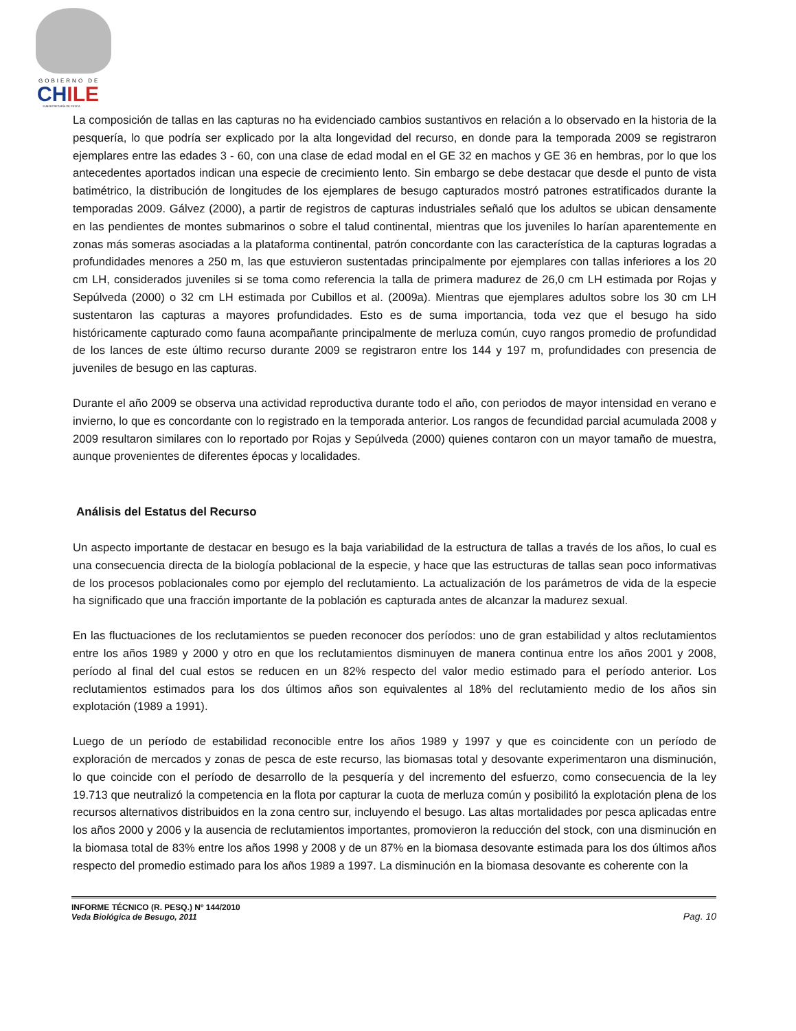GOBIERNO DE
CH ILE
SUBSECRETARÍA DE PESCA
La composición de tallas en las capturas no ha evidenciado cambios sustantivos en relación a lo observado en la historia de la pesquería, lo que podría ser explicado por la alta longevidad del recurso, en donde para la temporada 2009 se registraron ejemplares entre las edades 3 - 60, con una clase de edad modal en el GE 32 en machos y GE 36 en hembras, por lo que los antecedentes aportados indican una especie de crecimiento lento. Sin embargo se debe destacar que desde el punto de vista batimétrico, la distribución de longitudes de los ejemplares de besugo capturados mostró patrones estratificados durante la temporadas 2009. Gálvez (2000), a partir de registros de capturas industriales señaló que los adultos se ubican densamente en las pendientes de montes submarinos o sobre el talud continental, mientras que los juveniles lo harían aparentemente en zonas más someras asociadas a la plataforma continental, patrón concordante con las característica de la capturas logradas a profundidades menores a 250 m, las que estuvieron sustentadas principalmente por ejemplares con tallas inferiores a los 20 cm LH, considerados juveniles si se toma como referencia la talla de primera madurez de 26,0 cm LH estimada por Rojas y Sepúlveda (2000) o 32 cm LH estimada por Cubillos et al. (2009a). Mientras que ejemplares adultos sobre los 30 cm LH sustentaron las capturas a mayores profundidades. Esto es de suma importancia, toda vez que el besugo ha sido históricamente capturado como fauna acompañante principalmente de merluza común, cuyo rangos promedio de profundidad de los lances de este último recurso durante 2009 se registraron entre los 144 y 197 m, profundidades con presencia de juveniles de besugo en las capturas.
Durante el año 2009 se observa una actividad reproductiva durante todo el año, con periodos de mayor intensidad en verano e invierno, lo que es concordante con lo registrado en la temporada anterior. Los rangos de fecundidad parcial acumulada 2008 y 2009 resultaron similares con lo reportado por Rojas y Sepúlveda (2000) quienes contaron con un mayor tamaño de muestra, aunque provenientes de diferentes épocas y localidades.
Análisis del Estatus del Recurso
Un aspecto importante de destacar en besugo es la baja variabilidad de la estructura de tallas a través de los años, lo cual es una consecuencia directa de la biología poblacional de la especie, y hace que las estructuras de tallas sean poco informativas de los procesos poblacionales como por ejemplo del reclutamiento. La actualización de los parámetros de vida de la especie ha significado que una fracción importante de la población es capturada antes de alcanzar la madurez sexual.
En las fluctuaciones de los reclutamientos se pueden reconocer dos períodos: uno de gran estabilidad y altos reclutamientos entre los años 1989 y 2000 y otro en que los reclutamientos disminuyen de manera continua entre los años 2001 y 2008, período al final del cual estos se reducen en un 82% respecto del valor medio estimado para el período anterior. Los reclutamientos estimados para los dos últimos años son equivalentes al 18% del reclutamiento medio de los años sin explotación (1989 a 1991).
Luego de un período de estabilidad reconocible entre los años 1989 y 1997 y que es coincidente con un período de exploración de mercados y zonas de pesca de este recurso, las biomasas total y desovante experimentaron una disminución, lo que coincide con el período de desarrollo de la pesquería y del incremento del esfuerzo, como consecuencia de la ley 19.713 que neutralizó la competencia en la flota por capturar la cuota de merluza común y posibilitó la explotación plena de los recursos alternativos distribuidos en la zona centro sur, incluyendo el besugo. Las altas mortalidades por pesca aplicadas entre los años 2000 y 2006 y la ausencia de reclutamientos importantes, promovieron la reducción del stock, con una disminución en la biomasa total de 83% entre los años 1998 y 2008 y de un 87% en la biomasa desovante estimada para los dos últimos años respecto del promedio estimado para los años 1989 a 1997. La disminución en la biomasa desovante es coherente con la
INFORME TÉCNICO (R. PESQ.) Nº 144/2010
Veda Biológica de Besugo, 2011
Pag. 10